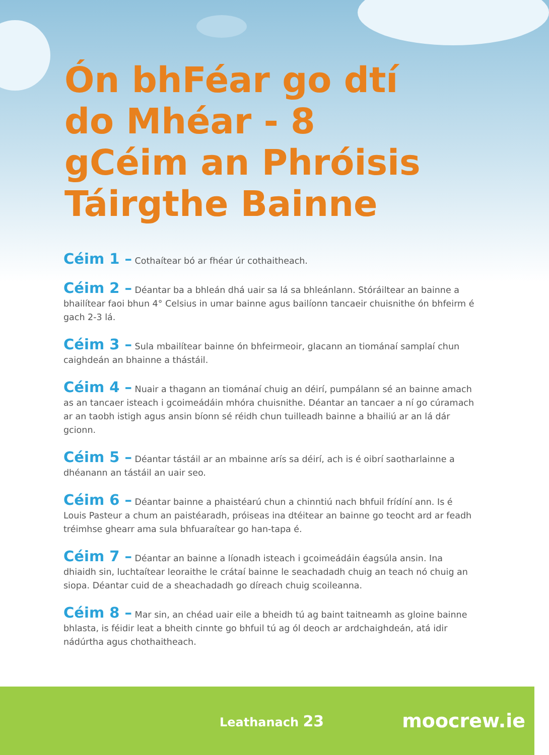Ón bhFéar go dtí do Mhéar - 8 gCéim an Phróisis Táirgthe Bainne
Céim 1 – Cothaítear bó ar fhéar úr cothaitheach.
Céim 2 – Déantar ba a bhleán dhá uair sa lá sa bhleánlann. Stóráiltear an bainne a bhailítear faoi bhun 4° Celsius in umar bainne agus bailíonn tancaeir chuisnithe ón bhfeirm é gach 2-3 lá.
Céim 3 – Sula mbailítear bainne ón bhfeirmeoir, glacann an tiománaí samplaí chun caighdeán an bhainne a thástáil.
Céim 4 – Nuair a thagann an tiománaí chuig an déirí, pumpálann sé an bainne amach as an tancaer isteach i gcoimeádáin mhóra chuisnithe. Déantar an tancaer a ní go cúramach ar an taobh istigh agus ansin bíonn sé réidh chun tuilleadh bainne a bhailiú ar an lá dár gcionn.
Céim 5 – Déantar tástáil ar an mbainne arís sa déirí, ach is é oibrí saotharlainne a dhéanann an tástáil an uair seo.
Céim 6 – Déantar bainne a phaistéarú chun a chinntiú nach bhfuil frídíní ann. Is é Louis Pasteur a chum an paistéaradh, próiseas ina dtéitear an bainne go teocht ard ar feadh tréimhse ghearr ama sula bhfuaraítear go han-tapa é.
Céim 7 – Déantar an bainne a líonadh isteach i gcoimeádáin éagsúla ansin. Ina dhiaidh sin, luchtaítear leoraithe le crátaí bainne le seachadadh chuig an teach nó chuig an siopa. Déantar cuid de a sheachadadh go díreach chuig scoileanna.
Céim 8 – Mar sin, an chéad uair eile a bheidh tú ag baint taitneamh as gloine bainne bhlasta, is féidir leat a bheith cinnte go bhfuil tú ag ól deoch ar ardchaighdeán, atá idir nádúrtha agus chothaitheach.
Leathanach 23
moocrew.ie